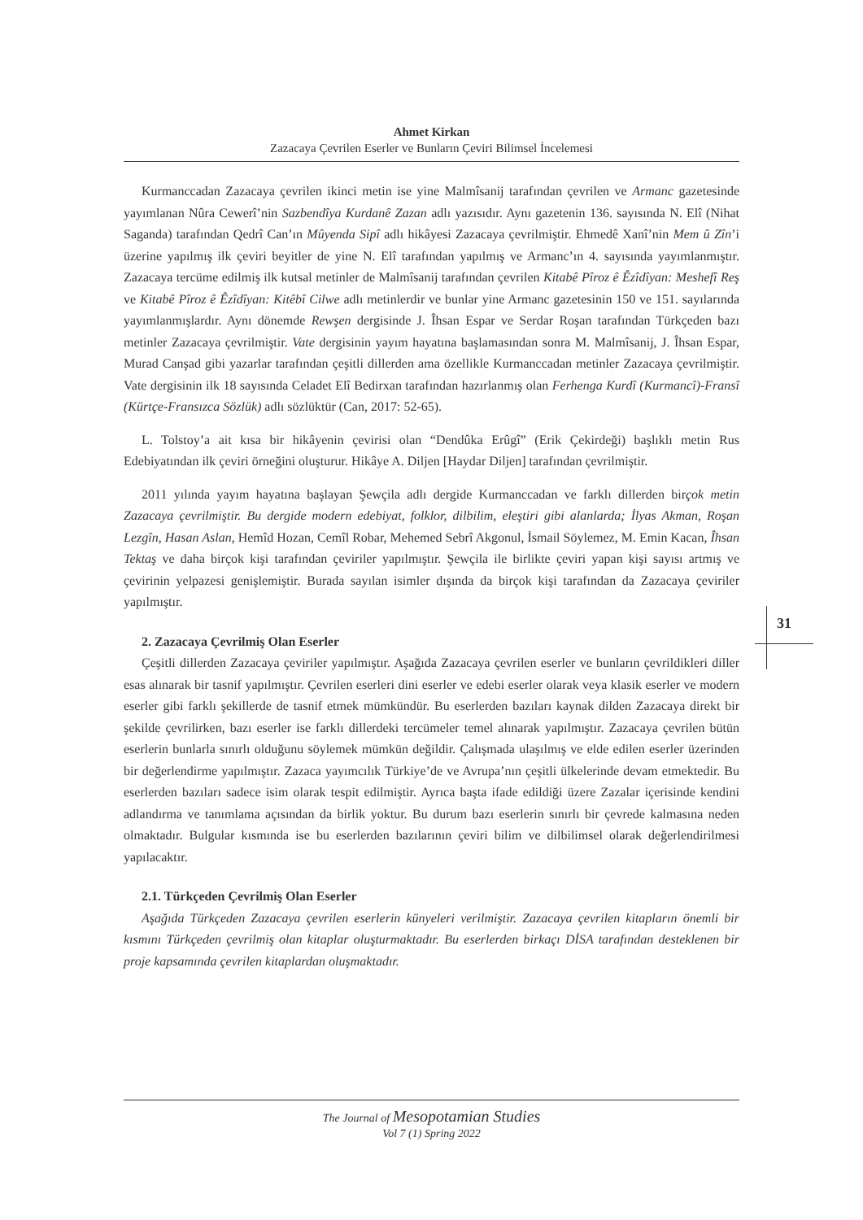Ahmet Kirkan
Zazacaya Çevrilen Eserler ve Bunların Çeviri Bilimsel İncelemesi
Kurmanccadan Zazacaya çevrilen ikinci metin ise yine Malmîsanij tarafından çevrilen ve Armanc gazetesinde yayımlanan Nûra Cewerî’nin Sazbendîya Kurdanê Zazan adlı yazısıdır. Aynı gazetenin 136. sayısında N. Elî (Nihat Saganda) tarafından Qedrî Can’ın Mûyenda Sipî adlı hikâyesi Zazacaya çevrilmiştir. Ehmedê Xanî’nin Mem û Zîn’i üzerine yapılmış ilk çeviri beyitler de yine N. Elî tarafından yapılmış ve Armanc’ın 4. sayısında yayımlanmıştır. Zazacaya tercüme edilmiş ilk kutsal metinler de Malmîsanij tarafından çevrilen Kitabê Pîroz ê Êzîdîyan: Meshefî Reş ve Kitabê Pîroz ê Êzîdîyan: Kitêbî Cilwe adlı metinlerdir ve bunlar yine Armanc gazetesinin 150 ve 151. sayılarında yayımlanmışlardır. Aynı dönemde Rewşen dergisinde J. Îhsan Espar ve Serdar Roşan tarafından Türkçeden bazı metinler Zazacaya çevrilmiştir. Vate dergisinin yayım hayatına başlamasından sonra M. Malmîsanij, J. Îhsan Espar, Murad Canşad gibi yazarlar tarafından çeşitli dillerden ama özellikle Kurmanccadan metinler Zazacaya çevrilmiştir. Vate dergisinin ilk 18 sayısında Celadet Elî Bedirxan tarafından hazırlanmış olan Ferhenga Kurdî (Kurmancî)-Fransî (Kürtçe-Fransızca Sözlük) adlı sözlüktür (Can, 2017: 52-65).
L. Tolstoy’a ait kısa bir hikâyenin çevirisi olan “Dendûka Erûgî” (Erik Çekirdeği) başlıklı metin Rus Edebiyatından ilk çeviri örneğini oluşturur. Hikâye A. Diljen [Haydar Diljen] tarafından çevrilmiştir.
2011 yılında yayım hayatına başlayan Şewçila adlı dergide Kurmanccadan ve farklı dillerden birçok metin Zazacaya çevrilmiştir. Bu dergide modern edebiyat, folklor, dilbilim, eleştiri gibi alanlarda; İlyas Akman, Roşan Lezgîn, Hasan Aslan, Hemîd Hozan, Cemîl Robar, Mehemed Sebrî Akgonul, İsmail Söylemez, M. Emin Kacan, Îhsan Tektaş ve daha birçok kişi tarafından çeviriler yapılmıştır. Şewçila ile birlikte çeviri yapan kişi sayısı artmış ve çevirinin yelpazesi genişlemiştir. Burada sayılan isimler dışında da birçok kişi tarafından da Zazacaya çeviriler yapılmıştır.
2. Zazacaya Çevrilmiş Olan Eserler
Çeşitli dillerden Zazacaya çeviriler yapılmıştır. Aşağıda Zazacaya çevrilen eserler ve bunların çevrildikleri diller esas alınarak bir tasnif yapılmıştır. Çevrilen eserleri dini eserler ve edebi eserler olarak veya klasik eserler ve modern eserler gibi farklı şekillerde de tasnif etmek mümkündür. Bu eserlerden bazıları kaynak dilden Zazacaya direkt bir şekilde çevrilirken, bazı eserler ise farklı dillerdeki tercümeler temel alınarak yapılmıştır. Zazacaya çevrilen bütün eserlerin bunlarla sınırlı olduğunu söylemek mümkün değildir. Çalışmada ulaşılmış ve elde edilen eserler üzerinden bir değerlendirme yapılmıştır. Zazaca yayımcılık Türkiye’de ve Avrupa’nın çeşitli ülkelerinde devam etmektedir. Bu eserlerden bazıları sadece isim olarak tespit edilmiştir. Ayrıca başta ifade edildiği üzere Zazalar içerisinde kendini adlandırma ve tanımlama açısından da birlik yoktur. Bu durum bazı eserlerin sınırlı bir çevrede kalmasına neden olmaktadır. Bulgular kısmında ise bu eserlerden bazılarının çeviri bilim ve dilbilimsel olarak değerlendirilmesi yapılacaktır.
2.1. Türkçeden Çevrilmiş Olan Eserler
Aşağıda Türkçeden Zazacaya çevrilen eserlerin künyeleri verilmiştir. Zazacaya çevrilen kitapların önemli bir kısmını Türkçeden çevrilmiş olan kitaplar oluşturmaktadır. Bu eserlerden birkaçı DİSA tarafından desteklenen bir proje kapsamında çevrilen kitaplardan oluşmaktadır.
31
The Journal of Mesopotamian Studies
Vol 7 (1) Spring 2022